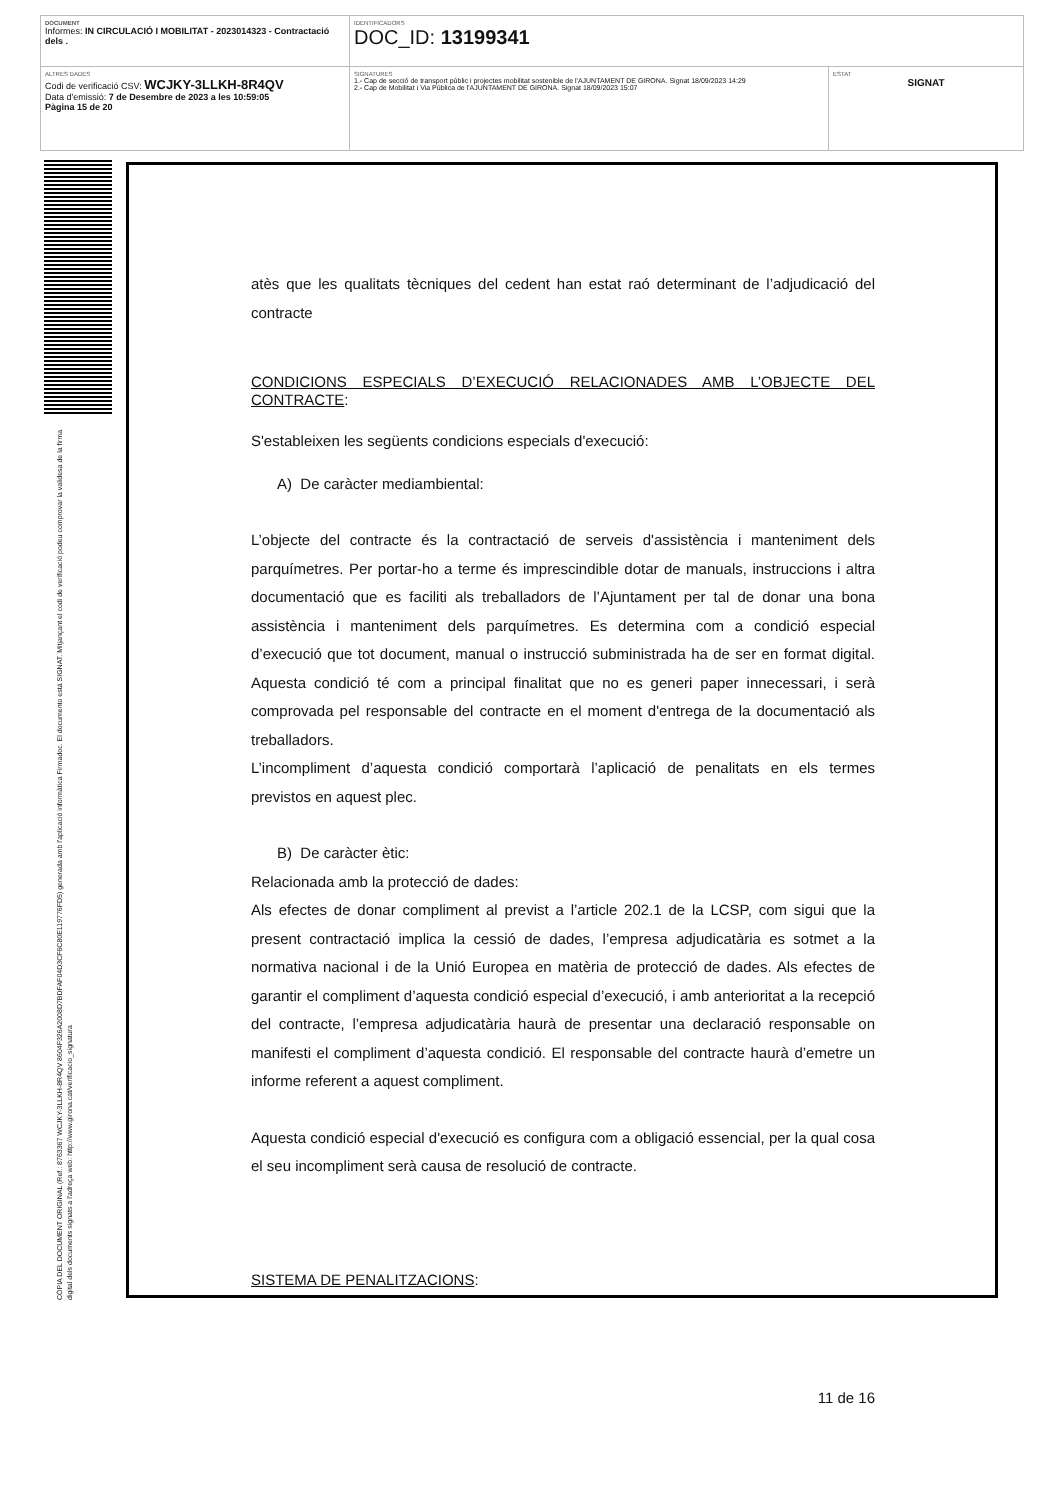| DOCUMENT Informes: IN CIRCULACIÓ I MOBILITAT - 2023014323 - Contractació dels . | IDENTIFICADORS DOC_ID: 13199341 | |
| ALTRES DADES Codi de verificació CSV: WCJKY-3LLKH-8R4QV Data d'emissió: 7 de Desembre de 2023 a les 10:59:05 Pàgina 15 de 20 | SIGNATURES 1.- Cap de secció de transport públic i projectes mobilitat sostenible de l'AJUNTAMENT DE GIRONA. Signat 18/09/2023 14:29 2.- Cap de Mobilitat i Via Pública de l'AJUNTAMENT DE GIRONA. Signat 18/09/2023 15:07 | ESTAT SIGNAT |
CÒPIA DEL DOCUMENT ORIGINAL (Ref.: 8763367 WCJKY-3LLKH-8R4QV 8604F326A2008D7BDFAF04D3CF6C80E119776FD5) generada amb l'aplicació informàtica Firmadoc. El documento está SIGNAT. Mitjançant el codi de verificació podeu comprovar la validesa de la firma digital dels documents signats a l'adreça web: http://www.girona.cat/verificacio_signatura
atès que les qualitats tècniques del cedent han estat raó determinant de l’adjudicació del contracte
CONDICIONS ESPECIALS D’EXECUCIÓ RELACIONADES AMB L’OBJECTE DEL CONTRACTE:
S'estableixen les següents condicions especials d'execució:
A) De caràcter mediambiental:
L’objecte del contracte és la contractació de serveis d'assistència i manteniment dels parquímetres. Per portar-ho a terme és imprescindible dotar de manuals, instruccions i altra documentació que es faciliti als treballadors de l’Ajuntament per tal de donar una bona assistència i manteniment dels parquímetres. Es determina com a condició especial d’execució que tot document, manual o instrucció subministrada ha de ser en format digital. Aquesta condició té com a principal finalitat que no es generi paper innecessari, i serà comprovada pel responsable del contracte en el moment d'entrega de la documentació als treballadors.
L’incompliment d’aquesta condició comportarà l’aplicació de penalitats en els termes previstos en aquest plec.
B) De caràcter ètic:
Relacionada amb la protecció de dades:
Als efectes de donar compliment al previst a l’article 202.1 de la LCSP, com sigui que la present contractació implica la cessió de dades, l’empresa adjudicatària es sotmet a la normativa nacional i de la Unió Europea en matèria de protecció de dades. Als efectes de garantir el compliment d’aquesta condició especial d’execució, i amb anterioritat a la recepció del contracte, l’empresa adjudicatària haurà de presentar una declaració responsable on manifesti el compliment d’aquesta condició. El responsable del contracte haurà d’emetre un informe referent a aquest compliment.
Aquesta condició especial d'execució es configura com a obligació essencial, per la qual cosa el seu incompliment serà causa de resolució de contracte.
SISTEMA DE PENALITZACIONS:
11 de 16